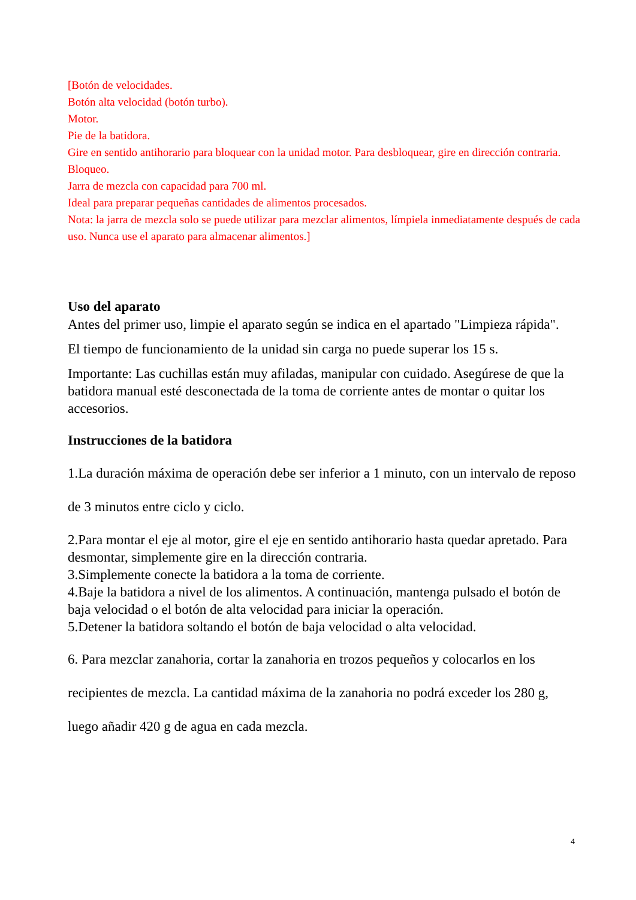[Botón de velocidades.
Botón alta velocidad (botón turbo).
Motor.
Pie de la batidora.
Gire en sentido antihorario para bloquear con la unidad motor. Para desbloquear, gire en dirección contraria.
Bloqueo.
Jarra de mezcla con capacidad para 700 ml.
Ideal para preparar pequeñas cantidades de alimentos procesados.
Nota: la jarra de mezcla solo se puede utilizar para mezclar alimentos, límpiela inmediatamente después de cada uso. Nunca use el aparato para almacenar alimentos.]
Uso del aparato
Antes del primer uso, limpie el aparato según se indica en el apartado "Limpieza rápida".
El tiempo de funcionamiento de la unidad sin carga no puede superar los 15 s.
Importante: Las cuchillas están muy afiladas, manipular con cuidado. Asegúrese de que la batidora manual esté desconectada de la toma de corriente antes de montar o quitar los accesorios.
Instrucciones de la batidora
1.La duración máxima de operación debe ser inferior a 1 minuto, con un intervalo de reposo de 3 minutos entre ciclo y ciclo.
2.Para montar el eje al motor, gire el eje en sentido antihorario hasta quedar apretado. Para desmontar, simplemente gire en la dirección contraria.
3.Simplemente conecte la batidora a la toma de corriente.
4.Baje la batidora a nivel de los alimentos. A continuación, mantenga pulsado el botón de baja velocidad o el botón de alta velocidad para iniciar la operación.
5.Detener la batidora soltando el botón de baja velocidad o alta velocidad.
6. Para mezclar zanahoria, cortar la zanahoria en trozos pequeños y colocarlos en los recipientes de mezcla. La cantidad máxima de la zanahoria no podrá exceder los 280 g, luego añadir 420 g de agua en cada mezcla.
4